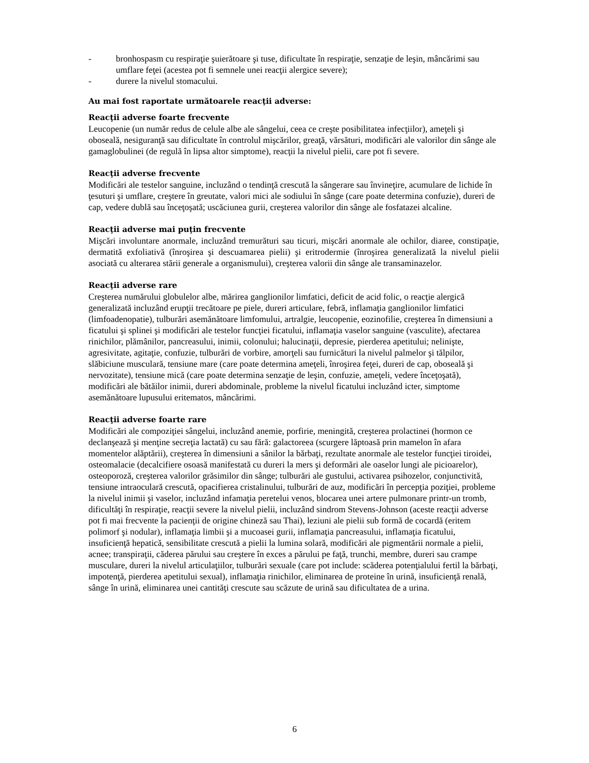- bronhospasm cu respiraţie şuierătoare şi tuse, dificultate în respiraţie, senzaţie de leşin, mâncărimi sau umflare feţei (acestea pot fi semnele unei reacţii alergice severe);
- durere la nivelul stomacului.
Au mai fost raportate următoarele reacţii adverse:
Reacţii adverse foarte frecvente
Leucopenie (un număr redus de celule albe ale sângelui, ceea ce creşte posibilitatea infecţiilor), ameţeli şi oboseală, nesiguranţă sau dificultate în controlul mişcărilor, greaţă, vărsături, modificări ale valorilor din sânge ale gamaglobulinei (de regulă în lipsa altor simptome), reacţii la nivelul pielii, care pot fi severe.
Reacţii adverse frecvente
Modificări ale testelor sanguine, incluzând o tendinţă crescută la sângerare sau învineţire, acumulare de lichide în ţesuturi şi umflare, creştere în greutate, valori mici ale sodiului în sânge (care poate determina confuzie), dureri de cap, vedere dublă sau înceţoşată; uscăciunea gurii, creşterea valorilor din sânge ale fosfatazei alcaline.
Reacţii adverse mai puţin frecvente
Mişcări involuntare anormale, incluzând tremurături sau ticuri, mişcări anormale ale ochilor, diaree, constipaţie, dermatită exfoliativă (înroşirea şi descuamarea pielii) şi eritrodermie (înroşirea generalizată la nivelul pielii asociată cu alterarea stării generale a organismului), creşterea valorii din sânge ale transaminazelor.
Reacţii adverse rare
Creşterea numărului globulelor albe, mărirea ganglionilor limfatici, deficit de acid folic, o reacţie alergică generalizată incluzând erupţii trecătoare pe piele, dureri articulare, febră, inflamaţia ganglionilor limfatici (limfoadenopatie), tulburări asemănătoare limfomului, artralgie, leucopenie, eozinofilie, creşterea în dimensiuni a ficatului şi splinei şi modificări ale testelor funcţiei ficatului, inflamaţia vaselor sanguine (vasculite), afectarea rinichilor, plămânilor, pancreasului, inimii, colonului; halucinaţii, depresie, pierderea apetitului; nelinişte, agresivitate, agitaţie, confuzie, tulburări de vorbire, amorţeli sau furnicături la nivelul palmelor şi tălpilor, slăbiciune musculară, tensiune mare (care poate determina ameţeli, înroşirea feţei, dureri de cap, oboseală şi nervozitate), tensiune mică (care poate determina senzaţie de leşin, confuzie, ameţeli, vedere înceţoşată), modificări ale bătăilor inimii, dureri abdominale, probleme la nivelul ficatului incluzând icter, simptome asemănătoare lupusului eritematos, mâncărimi.
Reacţii adverse foarte rare
Modificări ale compoziţiei sângelui, incluzând anemie, porfirie, meningită, creşterea prolactinei (hormon ce declanşează şi menţine secreţia lactată) cu sau fără: galactoreea (scurgere lăptoasă prin mamelon în afara momentelor alăptării), creşterea în dimensiuni a sânilor la bărbaţi, rezultate anormale ale testelor funcţiei tiroidei, osteomalacie (decalcifiere osoasă manifestată cu dureri la mers şi deformări ale oaselor lungi ale picioarelor), osteoporoză, creşterea valorilor grăsimilor din sânge; tulburări ale gustului, activarea psihozelor, conjunctivită, tensiune intraoculară crescută, opacifierea cristalinului, tulburări de auz, modificări în percepţia poziţiei, probleme la nivelul inimii şi vaselor, incluzând infamaţia peretelui venos, blocarea unei artere pulmonare printr-un tromb, dificultăţi în respiraţie, reacţii severe la nivelul pielii, incluzând sindrom Stevens-Johnson (aceste reacţii adverse pot fi mai frecvente la pacienţii de origine chineză sau Thai), leziuni ale pielii sub formă de cocardă (eritem polimorf şi nodular), inflamaţia limbii şi a mucoasei gurii, inflamaţia pancreasului, inflamaţia ficatului, insuficienţă hepatică, sensibilitate crescută a pielii la lumina solară, modificări ale pigmentării normale a pielii, acnee; transpiraţii, căderea părului sau creştere în exces a părului pe faţă, trunchi, membre, dureri sau crampe musculare, dureri la nivelul articulaţiilor, tulburări sexuale (care pot include: scăderea potenţialului fertil la bărbaţi, impotenţă, pierderea apetitului sexual), inflamaţia rinichilor, eliminarea de proteine în urină, insuficienţă renală, sânge în urină, eliminarea unei cantităţi crescute sau scăzute de urină sau dificultatea de a urina.
6